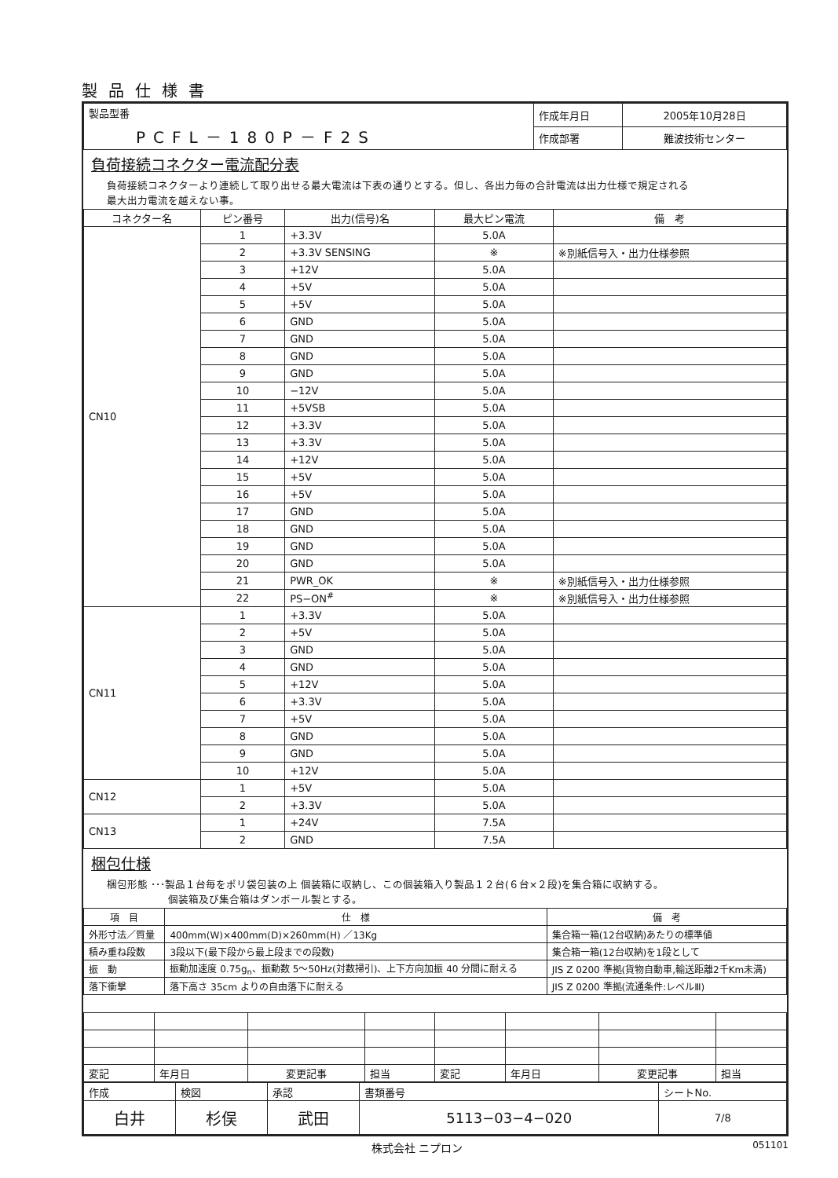製品仕様書
| 製品型番 PCFL－180P－F2S | 作成年月日 | 2005年10月28日 |
| | 作成部署 | 難波技術センター |
負荷接続コネクター電流配分表
負荷接続コネクターより連続して取り出せる最大電流は下表の通りとする。但し、各出力毎の合計電流は出力仕様で規定される
最大出力電流を越えない事。
| コネクター名 | ピン番号 | 出力(信号)名 | 最大ピン電流 | 備 考 |
| --- | --- | --- | --- | --- |
| CN10 | 1 | +3.3V | 5.0A | |
| | 2 | +3.3V SENSING | ※ | ※別紙信号入・出力仕様参照 |
| | 3 | +12V | 5.0A | |
| | 4 | +5V | 5.0A | |
| | 5 | +5V | 5.0A | |
| | 6 | GND | 5.0A | |
| | 7 | GND | 5.0A | |
| | 8 | GND | 5.0A | |
| | 9 | GND | 5.0A | |
| | 10 | −12V | 5.0A | |
| | 11 | +5VSB | 5.0A | |
| | 12 | +3.3V | 5.0A | |
| | 13 | +3.3V | 5.0A | |
| | 14 | +12V | 5.0A | |
| | 15 | +5V | 5.0A | |
| | 16 | +5V | 5.0A | |
| | 17 | GND | 5.0A | |
| | 18 | GND | 5.0A | |
| | 19 | GND | 5.0A | |
| | 20 | GND | 5.0A | |
| | 21 | PWR_OK | ※ | ※別紙信号入・出力仕様参照 |
| | 22 | PS−ON<sup>#</sup> | ※ | ※別紙信号入・出力仕様参照 |
| CN11 | 1 | +3.3V | 5.0A | |
| | 2 | +5V | 5.0A | |
| | 3 | GND | 5.0A | |
| | 4 | GND | 5.0A | |
| | 5 | +12V | 5.0A | |
| | 6 | +3.3V | 5.0A | |
| | 7 | +5V | 5.0A | |
| | 8 | GND | 5.0A | |
| | 9 | GND | 5.0A | |
| | 10 | +12V | 5.0A | |
| CN12 | 1 | +5V | 5.0A | |
| | 2 | +3.3V | 5.0A | |
| CN13 | 1 | +24V | 7.5A | |
| | 2 | GND | 7.5A | |
梱包仕様
梱包形態 ･･･製品１台毎をポリ袋包装の上 個装箱に収納し、この個装箱入り製品１２台(６台×２段)を集合箱に収納する。
　　　　　　個装箱及び集合箱はダンボール製とする。
| 項 目 | 仕 様 | 備 考 |
| --- | --- | --- |
| 外形寸法／質量 | 400mm(W)×400mm(D)×260mm(H) ／13Kg | 集合箱一箱(12台収納)あたりの標準値 |
| 積み重ね段数 | 3段以下(最下段から最上段までの段数) | 集合箱一箱(12台収納)を1段として |
| 振 動 | 振動加速度 0.75g<sub>n</sub>、振動数 5～50Hz(対数掃引)、上下方向加振 40 分間に耐える | JIS Z 0200 準拠(貨物自動車,輸送距離2千Km未満) |
| 落下衝撃 | 落下高さ 35cm よりの自由落下に耐える | JIS Z 0200 準拠(流通条件:レベルⅢ) |
| 変記 | 年月日 | 変更記事 | 担当 | 変記 | 年月日 | 変更記事 | 担当 |
| 作成 | 検図 | 承認 | 書類番号 | シートNo. |
| 白井 | 杉俣 | 武田 | 5113−03−4−020 | 7/8 |
株式会社 ニプロン 051101